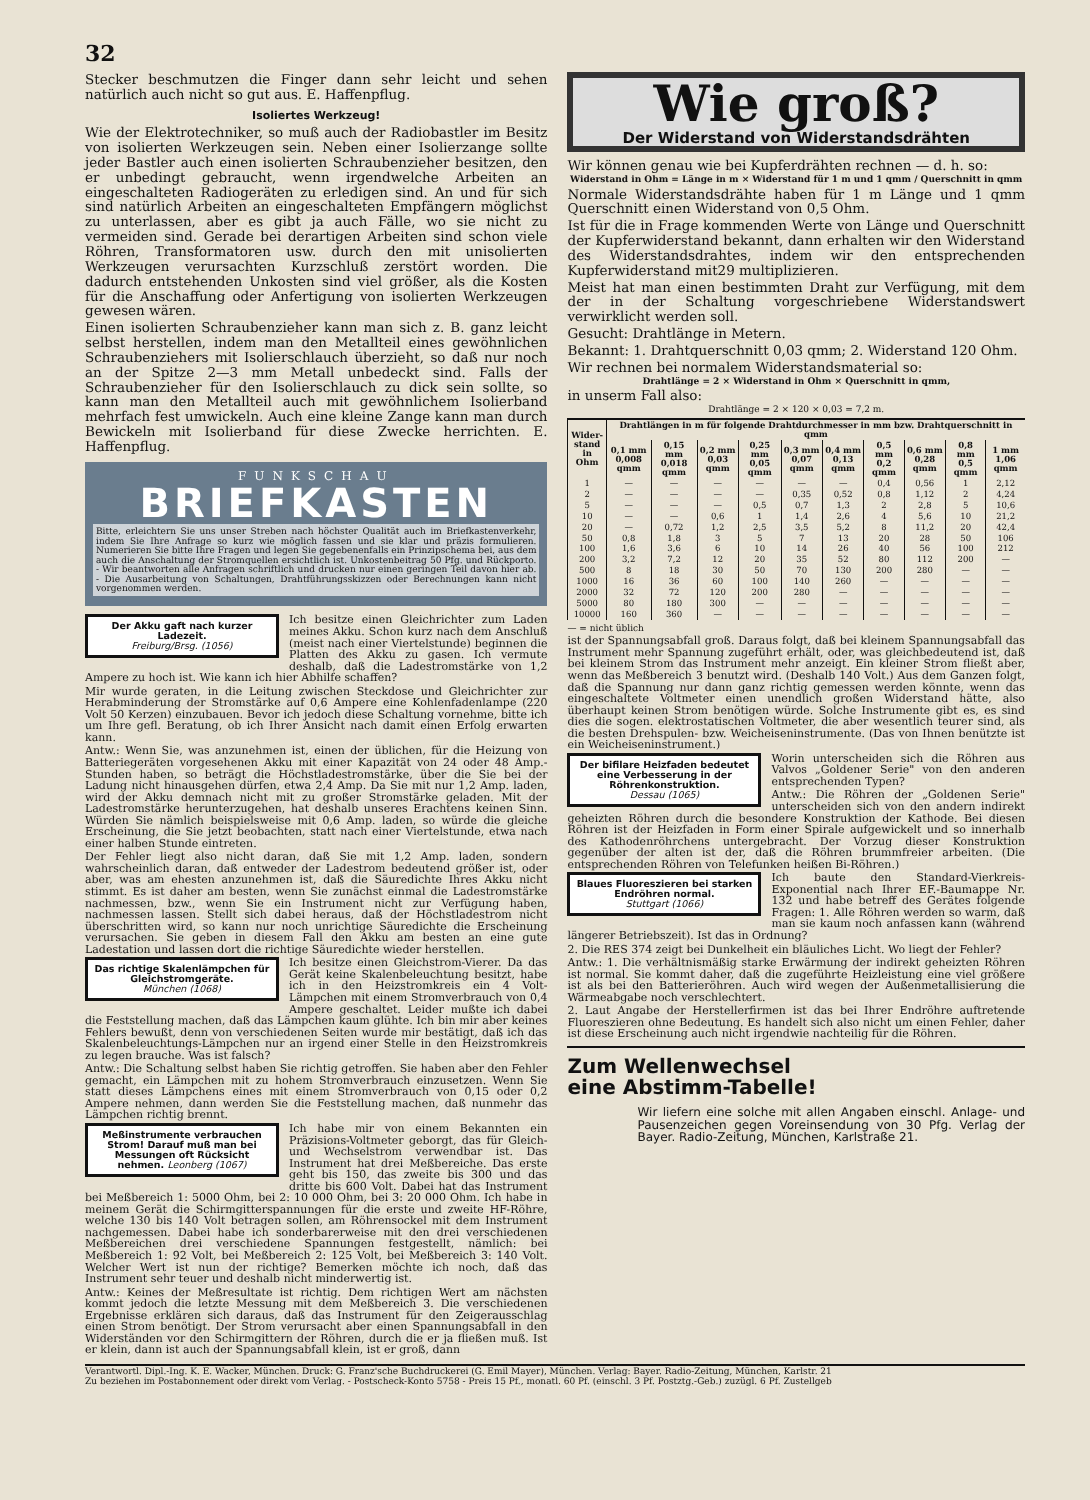32
Stecker beschmutzen die Finger dann sehr leicht und sehen natürlich auch nicht so gut aus. E. Haffenpflug.
Isoliertes Werkzeug!
Wie der Elektrotechniker, so muß auch der Radiobastler im Besitz von isolierten Werkzeugen sein. Neben einer Isolierzange sollte jeder Bastler auch einen isolierten Schraubenzieher besitzen, den er unbedingt gebraucht, wenn irgendwelche Arbeiten an eingeschalteten Radiogeräten zu erledigen sind. An und für sich sind natürlich Arbeiten an eingeschalteten Empfängern möglichst zu unterlassen, aber es gibt ja auch Fälle, wo sie nicht zu vermeiden sind. Gerade bei derartigen Arbeiten sind schon viele Röhren, Transformatoren usw. durch den mit unisolierten Werkzeugen verursachten Kurzschluß zerstört worden. Die dadurch entstehenden Unkosten sind viel größer, als die Kosten für die Anschaffung oder Anfertigung von isolierten Werkzeugen gewesen wären.
Einen isolierten Schraubenzieher kann man sich z. B. ganz leicht selbst herstellen, indem man den Metallteil eines gewöhnlichen Schraubenziehers mit Isolierschlauch überzieht, so daß nur noch an der Spitze 2—3 mm Metall unbedeckt sind. Falls der Schraubenzieher für den Isolierschlauch zu dick sein sollte, so kann man den Metallteil auch mit gewöhnlichem Isolierband mehrfach fest umwickeln. Auch eine kleine Zange kann man durch Bewickeln mit Isolierband für diese Zwecke herrichten. E. Haffenpflug.
FUNKSCHAU
BRIEFKASTEN
Bitte, erleichtern Sie uns unser Streben nach höchster Qualität auch im Briefkastenverkehr, indem Sie Ihre Anfrage so kurz wie möglich fassen und sie klar und präzis formulieren. Numerieren Sie bitte Ihre Fragen und legen Sie gegebenenfalls ein Prinzipschema bei, aus dem auch die Anschaltung der Stromquellen ersichtlich ist. Unkostenbeitrag 50 Pfg. und Rückporto. - Wir beantworten alle Anfragen schriftlich und drucken nur einen geringen Teil davon hier ab. - Die Ausarbeitung von Schaltungen, Drahtführungsskizzen oder Berechnungen kann nicht vorgenommen werden.
Der Akku gaft nach kurzer Ladezeit.
Freiburg/Brsg. (1056)
Ich besitze einen Gleichrichter zum Laden meines Akku. Schon kurz nach dem Anschluß (meist nach einer Viertelstunde) beginnen die Platten des Akku zu gasen. Ich vermute deshalb, daß die Ladestromstärke von 1,2 Ampere zu hoch ist. Wie kann ich hier Abhilfe schaffen?
Mir wurde geraten, in die Leitung zwischen Steckdose und Gleichrichter zur Herabminderung der Stromstärke auf 0,6 Ampere eine Kohlenfadenlampe (220 Volt 50 Kerzen) einzubauen. Bevor ich jedoch diese Schaltung vornehme, bitte ich um Ihre gefl. Beratung, ob ich Ihrer Ansicht nach damit einen Erfolg erwarten kann.
Antw.: Wenn Sie, was anzunehmen ist, einen der üblichen, für die Heizung von Batteriegeräten vorgesehenen Akku mit einer Kapazität von 24 oder 48 Amp.-Stunden haben, so beträgt die Höchstladestromstärke, über die Sie bei der Ladung nicht hinausgehen dürfen, etwa 2,4 Amp. Da Sie mit nur 1,2 Amp. laden, wird der Akku demnach nicht mit zu großer Stromstärke geladen. Mit der Ladestromstärke herunterzugehen, hat deshalb unseres Erachtens keinen Sinn. Würden Sie nämlich beispielsweise mit 0,6 Amp. laden, so würde die gleiche Erscheinung, die Sie jetzt beobachten, statt nach einer Viertelstunde, etwa nach einer halben Stunde eintreten.
Der Fehler liegt also nicht daran, daß Sie mit 1,2 Amp. laden, sondern wahrscheinlich daran, daß entweder der Ladestrom bedeutend größer ist, oder aber, was am ehesten anzunehmen ist, daß die Säuredichte Ihres Akku nicht stimmt. Es ist daher am besten, wenn Sie zunächst einmal die Ladestromstärke nachmessen, bzw., wenn Sie ein Instrument nicht zur Verfügung haben, nachmessen lassen. Stellt sich dabei heraus, daß der Höchstladestrom nicht überschritten wird, so kann nur noch unrichtige Säuredichte die Erscheinung verursachen. Sie geben in diesem Fall den Akku am besten an eine gute Ladestation und lassen dort die richtige Säuredichte wieder herstellen.
Das richtige Skalenlämpchen für Gleichstromgeräte.
München (1068)
Ich besitze einen Gleichstrom-Vierer. Da das Gerät keine Skalenbeleuchtung besitzt, habe ich in den Heizstromkreis ein 4 Volt-Lämpchen mit einem Stromverbrauch von 0,4 Ampere geschaltet. Leider mußte ich dabei die Feststellung machen, daß das Lämpchen kaum glühte. Ich bin mir aber keines Fehlers bewußt, denn von verschiedenen Seiten wurde mir bestätigt, daß ich das Skalenbeleuchtungs-Lämpchen nur an irgend einer Stelle in den Heizstromkreis zu legen brauche. Was ist falsch?
Antw.: Die Schaltung selbst haben Sie richtig getroffen. Sie haben aber den Fehler gemacht, ein Lämpchen mit zu hohem Stromverbrauch einzusetzen. Wenn Sie statt dieses Lämpchens eines mit einem Stromverbrauch von 0,15 oder 0,2 Ampere nehmen, dann werden Sie die Feststellung machen, daß nunmehr das Lämpchen richtig brennt.
Meßinstrumente verbrauchen Strom! Darauf muß man bei Messungen oft Rücksicht nehmen. Leonberg (1067)
Ich habe mir von einem Bekannten ein Präzisions-Voltmeter geborgt, das für Gleich- und Wechselstrom verwendbar ist. Das Instrument hat drei Meßbereiche. Das erste geht bis 150, das zweite bis 300 und das dritte bis 600 Volt. Dabei hat das Instrument bei Meßbereich 1: 5000 Ohm, bei 2: 10 000 Ohm, bei 3: 20 000 Ohm. Ich habe in meinem Gerät die Schirmgitterspannungen für die erste und zweite HF-Röhre, welche 130 bis 140 Volt betragen sollen, am Röhrensockel mit dem Instrument nachgemessen. Dabei habe ich sonderbarerweise mit den drei verschiedenen Meßbereichen drei verschiedene Spannungen festgestellt, nämlich: bei Meßbereich 1: 92 Volt, bei Meßbereich 2: 125 Volt, bei Meßbereich 3: 140 Volt. Welcher Wert ist nun der richtige? Bemerken möchte ich noch, daß das Instrument sehr teuer und deshalb nicht minderwertig ist.
Antw.: Keines der Meßresultate ist richtig. Dem richtigen Wert am nächsten kommt jedoch die letzte Messung mit dem Meßbereich 3. Die verschiedenen Ergebnisse erklären sich daraus, daß das Instrument für den Zeigerausschlag einen Strom benötigt. Der Strom verursacht aber einen Spannungsabfall in den Widerständen vor den Schirmgittern der Röhren, durch die er ja fließen muß. Ist er klein, dann ist auch der Spannungsabfall klein, ist er groß, dann
Wie groß?
Der Widerstand von Widerstandsdrähten
Wir können genau wie bei Kupferdrähten rechnen — d. h. so:
Widerstand in Ohm = Länge in m × Widerstand für 1 m und 1 qmm / Querschnitt in qmm
Normale Widerstandsdrähte haben für 1 m Länge und 1 qmm Querschnitt einen Widerstand von 0,5 Ohm.
Ist für die in Frage kommenden Werte von Länge und Querschnitt der Kupferwiderstand bekannt, dann erhalten wir den Widerstand des Widerstandsdrahtes, indem wir den entsprechenden Kupferwiderstand mit29 multiplizieren.
Meist hat man einen bestimmten Draht zur Verfügung, mit dem der in der Schaltung vorgeschriebene Widerstandswert verwirklicht werden soll.
Gesucht: Drahtlänge in Metern.
Bekannt: 1. Drahtquerschnitt 0,03 qmm; 2. Widerstand 120 Ohm.
Wir rechnen bei normalem Widerstandsmaterial so:
Drahtlänge = 2 × Widerstand in Ohm × Querschnitt in qmm,
in unserm Fall also:
Drahtlänge = 2 × 120 × 0,03 = 7,2 m.
| Wider- stand in Ohm | Drahtlängen in m für folgende Drahtdurchmesser in mm bzw. Drahtquerschnitt in qmm | | | | | | | | | |
| --- | --- | --- | --- | --- | --- | --- | --- | --- | --- | --- |
| | 0,1 mm 0,008 qmm | 0,15 mm 0,018 qmm | 0,2 mm 0,03 qmm | 0,25 mm 0,05 qmm | 0,3 mm 0,07 qmm | 0,4 mm 0,13 qmm | 0,5 mm 0,2 qmm | 0,6 mm 0,28 qmm | 0,8 mm 0,5 qmm | 1 mm 1,06 qmm |
| 1 | — | — | — | — | — | — | 0,4 | 0,56 | 1 | 2,12 |
| 2 | — | — | — | — | 0,35 | 0,52 | 0,8 | 1,12 | 2 | 4,24 |
| 5 | — | — | — | 0,5 | 0,7 | 1,3 | 2 | 2,8 | 5 | 10,6 |
| 10 | — | — | 0,6 | 1 | 1,4 | 2,6 | 4 | 5,6 | 10 | 21,2 |
| 20 | — | 0,72 | 1,2 | 2,5 | 3,5 | 5,2 | 8 | 11,2 | 20 | 42,4 |
| 50 | 0,8 | 1,8 | 3 | 5 | 7 | 13 | 20 | 28 | 50 | 106 |
| 100 | 1,6 | 3,6 | 6 | 10 | 14 | 26 | 40 | 56 | 100 | 212 |
| 200 | 3,2 | 7,2 | 12 | 20 | 35 | 52 | 80 | 112 | 200 | — |
| 500 | 8 | 18 | 30 | 50 | 70 | 130 | 200 | 280 | — | — |
| 1000 | 16 | 36 | 60 | 100 | 140 | 260 | — | — | — | — |
| 2000 | 32 | 72 | 120 | 200 | 280 | — | — | — | — | — |
| 5000 | 80 | 180 | 300 | — | — | — | — | — | — | — |
| 10000 | 160 | 360 | — | — | — | — | — | — | — | — |
— = nicht üblich
ist der Spannungsabfall groß. Daraus folgt, daß bei kleinem Spannungsabfall das Instrument mehr Spannung zugeführt erhält, oder, was gleichbedeutend ist, daß bei kleinem Strom das Instrument mehr anzeigt. Ein kleiner Strom fließt aber, wenn das Meßbereich 3 benutzt wird. (Deshalb 140 Volt.) Aus dem Ganzen folgt, daß die Spannung nur dann ganz richtig gemessen werden könnte, wenn das eingeschaltete Voltmeter einen unendlich großen Widerstand hätte, also überhaupt keinen Strom benötigen würde. Solche Instrumente gibt es, es sind dies die sogen. elektrostatischen Voltmeter, die aber wesentlich teurer sind, als die besten Drehspulen- bzw. Weicheiseninstrumente. (Das von Ihnen benützte ist ein Weicheiseninstrument.)
Der bifilare Heizfaden bedeutet eine Verbesserung in der Röhrenkonstruktion.
Dessau (1065)
Worin unterscheiden sich die Röhren aus Valvos „Goldener Serie" von den anderen entsprechenden Typen?
Antw.: Die Röhren der „Goldenen Serie" unterscheiden sich von den andern indirekt geheizten Röhren durch die besondere Konstruktion der Kathode. Bei diesen Röhren ist der Heizfaden in Form einer Spirale aufgewickelt und so innerhalb des Kathodenröhrchens untergebracht. Der Vorzug dieser Konstruktion gegenüber der alten ist der, daß die Röhren brummfreier arbeiten. (Die entsprechenden Röhren von Telefunken heißen Bi-Röhren.)
Blaues Fluoreszieren bei starken Endröhren normal.
Stuttgart (1066)
Ich baute den Standard-Vierkreis-Exponential nach Ihrer EF.-Baumappe Nr. 132 und habe betreff des Gerätes folgende Fragen: 1. Alle Röhren werden so warm, daß man sie kaum noch anfassen kann (während längerer Betriebszeit). Ist das in Ordnung?
2. Die RES 374 zeigt bei Dunkelheit ein bläuliches Licht. Wo liegt der Fehler?
Antw.: 1. Die verhältnismäßig starke Erwärmung der indirekt geheizten Röhren ist normal. Sie kommt daher, daß die zugeführte Heizleistung eine viel größere ist als bei den Batterieröhren. Auch wird wegen der Außenmetallisierung die Wärmeabgabe noch verschlechtert.
2. Laut Angabe der Herstellerfirmen ist das bei Ihrer Endröhre auftretende Fluoreszieren ohne Bedeutung. Es handelt sich also nicht um einen Fehler, daher ist diese Erscheinung auch nicht irgendwie nachteilig für die Röhren.
Zum Wellenwechsel
eine Abstimm-Tabelle!
Wir liefern eine solche mit allen Angaben einschl. Anlage- und Pausenzeichen gegen Voreinsendung von 30 Pfg. Verlag der Bayer. Radio-Zeitung, München, Karlstraße 21.
Verantwortl. Dipl.-Ing. K. E. Wacker, München. Druck: G. Franz'sche Buchdruckerei (G. Emil Mayer), München. Verlag: Bayer. Radio-Zeitung, München, Karlstr. 21
Zu beziehen im Postabonnement oder direkt vom Verlag. - Postscheck-Konto 5758 - Preis 15 Pf., monatl. 60 Pf. (einschl. 3 Pf. Postztg.-Geb.) zuzügl. 6 Pf. Zustellgeb